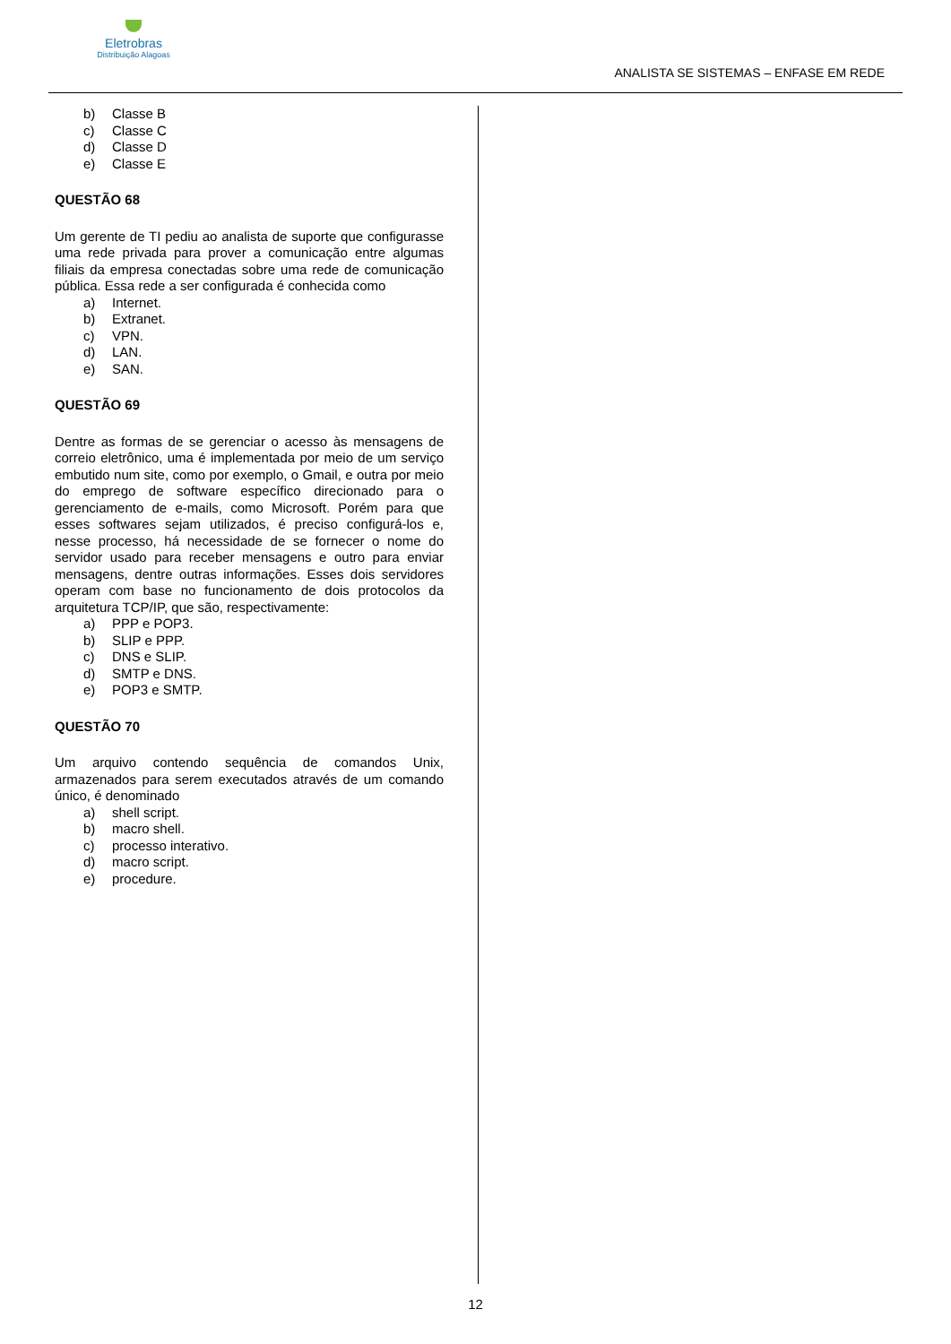Eletrobras
Distribuição Alagoas
ANALISTA SE SISTEMAS – ENFASE EM REDE
b) Classe B
c) Classe C
d) Classe D
e) Classe E
QUESTÃO 68
Um gerente de TI pediu ao analista de suporte que configurasse uma rede privada para prover a comunicação entre algumas filiais da empresa conectadas sobre uma rede de comunicação pública. Essa rede a ser configurada é conhecida como
a) Internet.
b) Extranet.
c) VPN.
d) LAN.
e) SAN.
QUESTÃO 69
Dentre as formas de se gerenciar o acesso às mensagens de correio eletrônico, uma é implementada por meio de um serviço embutido num site, como por exemplo, o Gmail, e outra por meio do emprego de software específico direcionado para o gerenciamento de e-mails, como Microsoft. Porém para que esses softwares sejam utilizados, é preciso configurá-los e, nesse processo, há necessidade de se fornecer o nome do servidor usado para receber mensagens e outro para enviar mensagens, dentre outras informações. Esses dois servidores operam com base no funcionamento de dois protocolos da arquitetura TCP/IP, que são, respectivamente:
a) PPP e POP3.
b) SLIP e PPP.
c) DNS e SLIP.
d) SMTP e DNS.
e) POP3 e SMTP.
QUESTÃO 70
Um arquivo contendo sequência de comandos Unix, armazenados para serem executados através de um comando único, é denominado
a) shell script.
b) macro shell.
c) processo interativo.
d) macro script.
e) procedure.
12